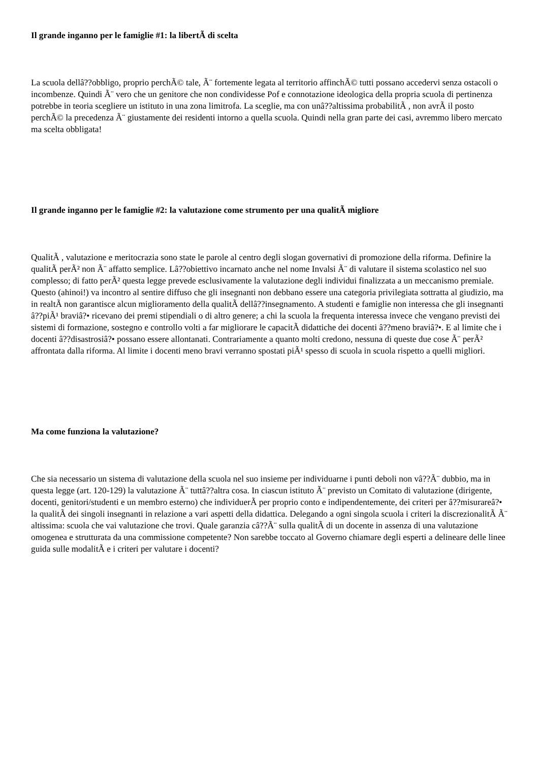Il grande inganno per le famiglie #1: la libertÃ di scelta
La scuola dellâ??obbligo, proprio perchÃ© tale, Ã¨ fortemente legata al territorio affinchÃ© tutti possano accedervi senza ostacoli o incombenze. Quindi Ã¨ vero che un genitore che non condividesse Pof e connotazione ideologica della propria scuola di pertinenza potrebbe in teoria scegliere un istituto in una zona limitrofa. La sceglie, ma con unâ??altissima probabilitÃ , non avrÃ il posto perchÃ© la precedenza Ã¨ giustamente dei residenti intorno a quella scuola. Quindi nella gran parte dei casi, avremmo libero mercato ma scelta obbligata!
Il grande inganno per le famiglie #2: la valutazione come strumento per una qualitÃ migliore
QualitÃ , valutazione e meritocrazia sono state le parole al centro degli slogan governativi di promozione della riforma. Definire la qualitÃ perÃ² non Ã¨ affatto semplice. Lâ??obiettivo incarnato anche nel nome Invalsi Ã¨ di valutare il sistema scolastico nel suo complesso; di fatto perÃ² questa legge prevede esclusivamente la valutazione degli individui finalizzata a un meccanismo premiale. Questo (ahinoi!) va incontro al sentire diffuso che gli insegnanti non debbano essere una categoria privilegiata sottratta al giudizio, ma in realtÃ non garantisce alcun miglioramento della qualitÃ dellâ??insegnamento. A studenti e famiglie non interessa che gli insegnanti â??piÃ¹ braviâ?• ricevano dei premi stipendiali o di altro genere; a chi la scuola la frequenta interessa invece che vengano previsti dei sistemi di formazione, sostegno e controllo volti a far migliorare le capacitÃ didattiche dei docenti â??meno braviâ?•. E al limite che i docenti â??disastrosiâ?• possano essere allontanati. Contrariamente a quanto molti credono, nessuna di queste due cose Ã¨ perÃ² affrontata dalla riforma. Al limite i docenti meno bravi verranno spostati piÃ¹ spesso di scuola in scuola rispetto a quelli migliori.
Ma come funziona la valutazione?
Che sia necessario un sistema di valutazione della scuola nel suo insieme per individuarne i punti deboli non vâ??Ã¨ dubbio, ma in questa legge (art. 120-129) la valutazione Ã¨ tuttâ??altra cosa. In ciascun istituto Ã¨ previsto un Comitato di valutazione (dirigente, docenti, genitori/studenti e un membro esterno) che individuerÃ per proprio conto e indipendentemente, dei criteri per â??misurareâ?• la qualitÃ dei singoli insegnanti in relazione a vari aspetti della didattica. Delegando a ogni singola scuola i criteri la discrezionalitÃ Ã¨ altissima: scuola che vai valutazione che trovi. Quale garanzia câ??Ã¨ sulla qualitÃ di un docente in assenza di una valutazione omogenea e strutturata da una commissione competente? Non sarebbe toccato al Governo chiamare degli esperti a delineare delle linee guida sulle modalitÃ e i criteri per valutare i docenti?